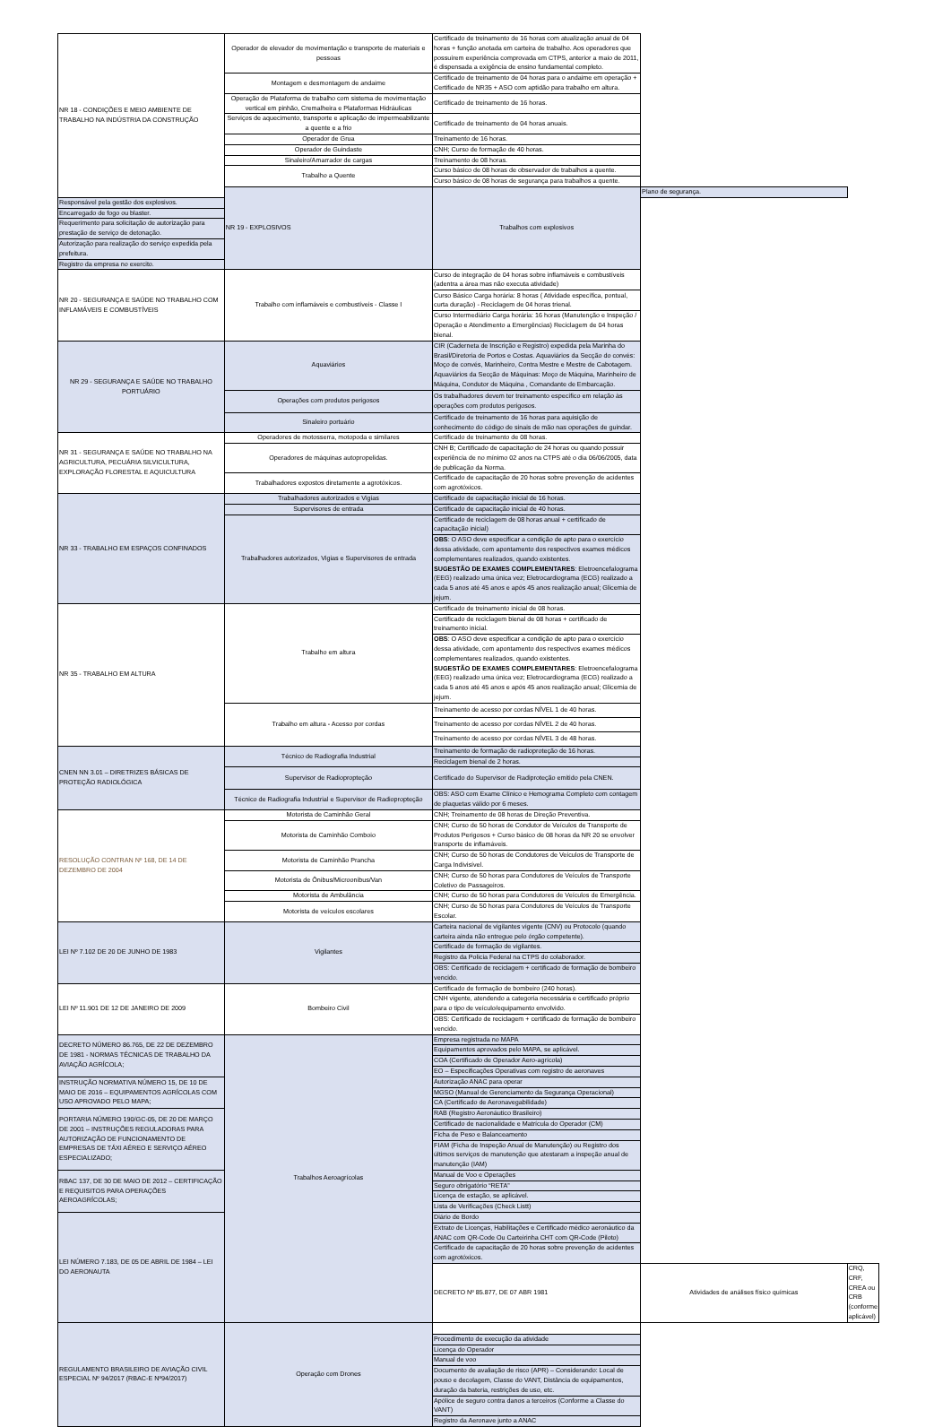| NR 18 - CONDIÇÕES E MEIO AMBIENTE DE TRABALHO NA INDÚSTRIA DA CONSTRUÇÃO | Operador de elevador de movimentação e transporte de materiais e pessoas | Certificado de treinamento de 16 horas com atualização anual de 04 horas + função anotada em carteira de trabalho. Aos operadores que possuírem experiência comprovada em CTPS, anterior a maio de 2011, é dispensada a exigência de ensino fundamental completo. | | |
| | Montagem e desmontagem de andaime | Certificado de treinamento de 04 horas para o andaime em operação + Certificado de NR35 + ASO com aptidão para trabalho em altura. | | |
| | Operação de Plataforma de trabalho com sistema de movimentação vertical em pinhão, Cremalheira e Plataformas Hidráulicas | Certificado de treinamento de 16 horas. | | |
| | Serviços de aquecimento, transporte e aplicação de impermeabilizante a quente e a frio | Certificado de treinamento de 04 horas anuais. | | |
| | Operador de Grua | Treinamento de 16 horas. | | |
| | Operador de Guindaste | CNH; Curso de formação de 40 horas. | | |
| | Sinaleiro/Amarrador de cargas | Treinamento de 08 horas. | | |
| | Trabalho a Quente | Curso básico de 08 horas de observador de trabalhos a quente. | | |
| | | Curso básico de 08 horas de segurança para trabalhos a quente. | | |
| | NR 19 - EXPLOSIVOS | Trabalhos com explosivos | Plano de segurança. | |
| Responsável pela gestão dos explosivos. | | | | |
| Encarregado de fogo ou blaster. | | | | |
| Requerimento para solicitação de autorização para prestação de serviço de detonação. | | | | |
| Autorização para realização do serviço expedida pela prefeitura. | | | | |
| Registro da empresa no exercito. | | | | |
| NR 20 - SEGURANÇA E SAÚDE NO TRABALHO COM INFLAMÁVEIS E COMBUSTÍVEIS | Trabalho com inflamáveis e combustíveis - Classe I | Curso de integração de 04 horas sobre inflamáveis e combustíveis (adentra a área mas não executa atividade) | | |
| | | Curso Básico Carga horária: 8 horas ( Atividade específica, pontual, curta duração) - Reciclagem de 04 horas trienal. | | |
| | | Curso Intermediário Carga horária: 16 horas (Manutenção e Inspeção / Operação e Atendimento a Emergências) Reciclagem de 04 horas bienal. | | |
| NR 29 - SEGURANÇA E SAÚDE NO TRABALHO PORTUÁRIO | Aquaviários | CIR (Caderneta de Inscrição e Registro) expedida pela Marinha do Brasil/Diretoria de Portos e Costas. Aquaviários da Secção do convés: Moço de convés, Marinheiro, Contra Mestre e Mestre de Cabotagem. Aquaviários da Secção de Máquinas: Moço de Máquina, Marinheiro de Máquina, Condutor de Máquina , Comandante de Embarcação. | | |
| | Operações com produtos perigosos | Os trabalhadores devem ter treinamento específico em relação às operações com produtos perigosos. | | |
| | Sinaleiro portuário | Certificado de treinamento de 16 horas para aquisição de conhecimento do código de sinais de mão nas operações de guindar. | | |
| NR 31 - SEGURANÇA E SAÚDE NO TRABALHO NA AGRICULTURA, PECUÁRIA SILVICULTURA, EXPLORAÇÃO FLORESTAL E AQUICULTURA | Operadores de motosserra, motopoda e similares | Certificado de treinamento de 08 horas. | | |
| | Operadores de máquinas autopropelidas. | CNH B; Certificado de capacitação de 24 horas ou quando possuir experiência de no mínimo 02 anos na CTPS até o dia 06/06/2005, data de publicação da Norma. | | |
| | Trabalhadores expostos diretamente a agrotóxicos. | Certificado de capacitação de 20 horas sobre prevenção de acidentes com agrotóxicos. | | |
| NR 33 - TRABALHO EM ESPAÇOS CONFINADOS | Trabalhadores autorizados e Vigias | Certificado de capacitação inicial de 16 horas. | | |
| | Supervisores de entrada | Certificado de capacitação inicial de 40 horas. | | |
| | Trabalhadores autorizados, Vigias e Supervisores de entrada | Certificado de reciclagem de 08 horas anual + certificado de capacitação inicial) | | |
| | | OBS : O ASO deve especificar a condição de apto para o exercício dessa atividade, com apontamento dos respectivos exames médicos complementares realizados, quando existentes. SUGESTÃO DE EXAMES COMPLEMENTARES : Eletroencefalograma (EEG) realizado uma única vez; Eletrocardiograma (ECG) realizado a cada 5 anos até 45 anos e após 45 anos realização anual; Glicemia de jejum. | | |
| NR 35 - TRABALHO EM ALTURA | Trabalho em altura | Certificado de treinamento inicial de 08 horas. | | |
| | | Certificado de reciclagem bienal de 08 horas + certificado de treinamento inicial. | | |
| | | OBS : O ASO deve especificar a condição de apto para o exercício dessa atividade, com apontamento dos respectivos exames médicos complementares realizados, quando existentes. SUGESTÃO DE EXAMES COMPLEMENTARES : Eletroencefalograma (EEG) realizado uma única vez; Eletrocardiograma (ECG) realizado a cada 5 anos até 45 anos e após 45 anos realização anual; Glicemia de jejum. | | |
| | Trabalho em altura - Acesso por cordas | Treinamento de acesso por cordas NÍVEL 1 de 40 horas. | | |
| | | Treinamento de acesso por cordas NÍVEL 2 de 40 horas. | | |
| | | Treinamento de acesso por cordas NÍVEL 3 de 48 horas. | | |
| CNEN NN 3.01 – DIRETRIZES BÁSICAS DE PROTEÇÃO RADIOLÓGICA | Técnico de Radiografia Industrial | Treinamento de formação de radioproteção de 16 horas. | | |
| | | Reciclagem bienal de 2 horas. | | |
| | Supervisor de Radiopropteção | Certificado do Supervisor de Radiproteção emitido pela CNEN. | | |
| | Técnico de Radiografia Industrial e Supervisor de Radiopropteção | OBS: ASO com Exame Clínico e Hemograma Completo com contagem de plaquetas válido por 6 meses. | | |
| RESOLUÇÃO CONTRAN Nº 168, DE 14 DE DEZEMBRO DE 2004 | Motorista de Caminhão Geral | CNH; Treinamento de 08 horas de Direção Preventiva. | | |
| | Motorista de Caminhão Comboio | CNH; Curso de 50 horas de Condutor de Veículos de Transporte de Produtos Perigosos + Curso básico de 08 horas da NR 20 se envolver transporte de inflamáveis. | | |
| | Motorista de Caminhão Prancha | CNH; Curso de 50 horas de Condutores de Veículos de Transporte de Carga Indivisível. | | |
| | Motorista de Ônibus/Microonibus/Van | CNH; Curso de 50 horas para Condutores de Veículos de Transporte Coletivo de Passageiros. | | |
| | Motorista de Ambulância | CNH; Curso de 50 horas para Condutores de Veículos de Emergência. | | |
| | Motorista de veículos escolares | CNH; Curso de 50 horas para Condutores de Veículos de Transporte Escolar. | | |
| LEI Nº 7.102 DE 20 DE JUNHO DE 1983 | Vigilantes | Carteira nacional de vigilantes vigente (CNV) ou Protocolo (quando carteira ainda não entregue pelo órgão competente). | | |
| | | Certificado de formação de vigilantes. | | |
| | | Registro da Policia Federal na CTPS do colaborador. | | |
| | | OBS: Certificado de reciclagem + certificado de formação de bombeiro vencido. | | |
| LEI Nº 11.901 DE 12 DE JANEIRO DE 2009 | Bombeiro Civil | Certificado de formação de bombeiro (240 horas). | | |
| | | CNH vigente, atendendo a categoria necessária e certificado próprio para o tipo de veículo/equipamento envolvido. | | |
| | | OBS: Certificado de reciclagem + certificado de formação de bombeiro vencido. | | |
| DECRETO NÚMERO 86.765, DE 22 DE DEZEMBRO DE 1981 - NORMAS TÉCNICAS DE TRABALHO DA AVIAÇÃO AGRÍCOLA; | Trabalhos Aeroagrícolas | Empresa registrada no MAPA | | |
| | | Equipamentos aprovados pelo MAPA, se aplicável. | | |
| | | COA (Certificado de Operador Aero-agrícola) | | |
| | | EO – Especificações Operativas com registro de aeronaves | | |
| INSTRUÇÃO NORMATIVA NÚMERO 15, DE 10 DE MAIO DE 2016 – EQUIPAMENTOS AGRÍCOLAS COM USO APROVADO PELO MAPA; | | Autorização ANAC para operar | | |
| | | MGSO (Manual de Gerenciamento da Segurança Operacional) | | |
| | | CA (Certificado de Aeronavegabilidade) | | |
| PORTARIA NÚMERO 190/GC-05, DE 20 DE MARÇO DE 2001 – INSTRUÇÕES REGULADORAS PARA AUTORIZAÇÃO DE FUNCIONAMENTO DE EMPRESAS DE TÁXI AÉREO E SERVIÇO AÉREO ESPECIALIZADO; | | RAB (Registro Aeronáutico Brasileiro) | | |
| | | Certificado de nacionalidade e Matrícula do Operador (CM) | | |
| | | Ficha de Peso e Balanceamento | | |
| | | FIAM (Ficha de Inspeção Anual de Manutenção) ou Registro dos últimos serviços de manutenção que atestaram a inspeção anual de manutenção (IAM) | | |
| RBAC 137, DE 30 DE MAIO DE 2012 – CERTIFICAÇÃO E REQUISITOS PARA OPERAÇÕES AEROAGRÍCOLAS; | | Manual de Voo e Operações | | |
| | | Seguro obrigatório “RETA” | | |
| | | Licença de estação, se aplicável. | | |
| | | Lista de Verificações (Check Listt) | | |
| LEI NÚMERO 7.183, DE 05 DE ABRIL DE 1984 – LEI DO AERONAUTA | | Diário de Bordo | | |
| | | Extrato de Licenças, Habilitações e Certificado médico aeronáutico da ANAC com QR-Code Ou Carteirinha CHT com QR-Code (Piloto) | | |
| | | Certificado de capacitação de 20 horas sobre prevenção de acidentes com agrotóxicos. | | |
| | | DECRETO Nº 85.877, DE 07 ABR 1981 | Atividades de análises físico químicas | CRQ, CRF, CREA ou CRB (conforme aplicável) |
| REGULAMENTO BRASILEIRO DE AVIAÇÃO CIVIL ESPECIAL Nº 94/2017 (RBAC-E Nº94/2017) | Operação com Drones | | | |
| | | Procedimento de execução da atividade | | |
| | | Licença do Operador | | |
| | | Manual de voo | | |
| | | Documento de avaliação de risco (APR) – Considerando: Local de pouso e decolagem, Classe do VANT, Distância de equipamentos, duração da bateria, restrições de uso, etc. | | |
| | | Apólice de seguro contra danos a terceiros (Conforme a Classe do VANT) | | |
| | | Registro da Aeronave junto a ANAC | | |